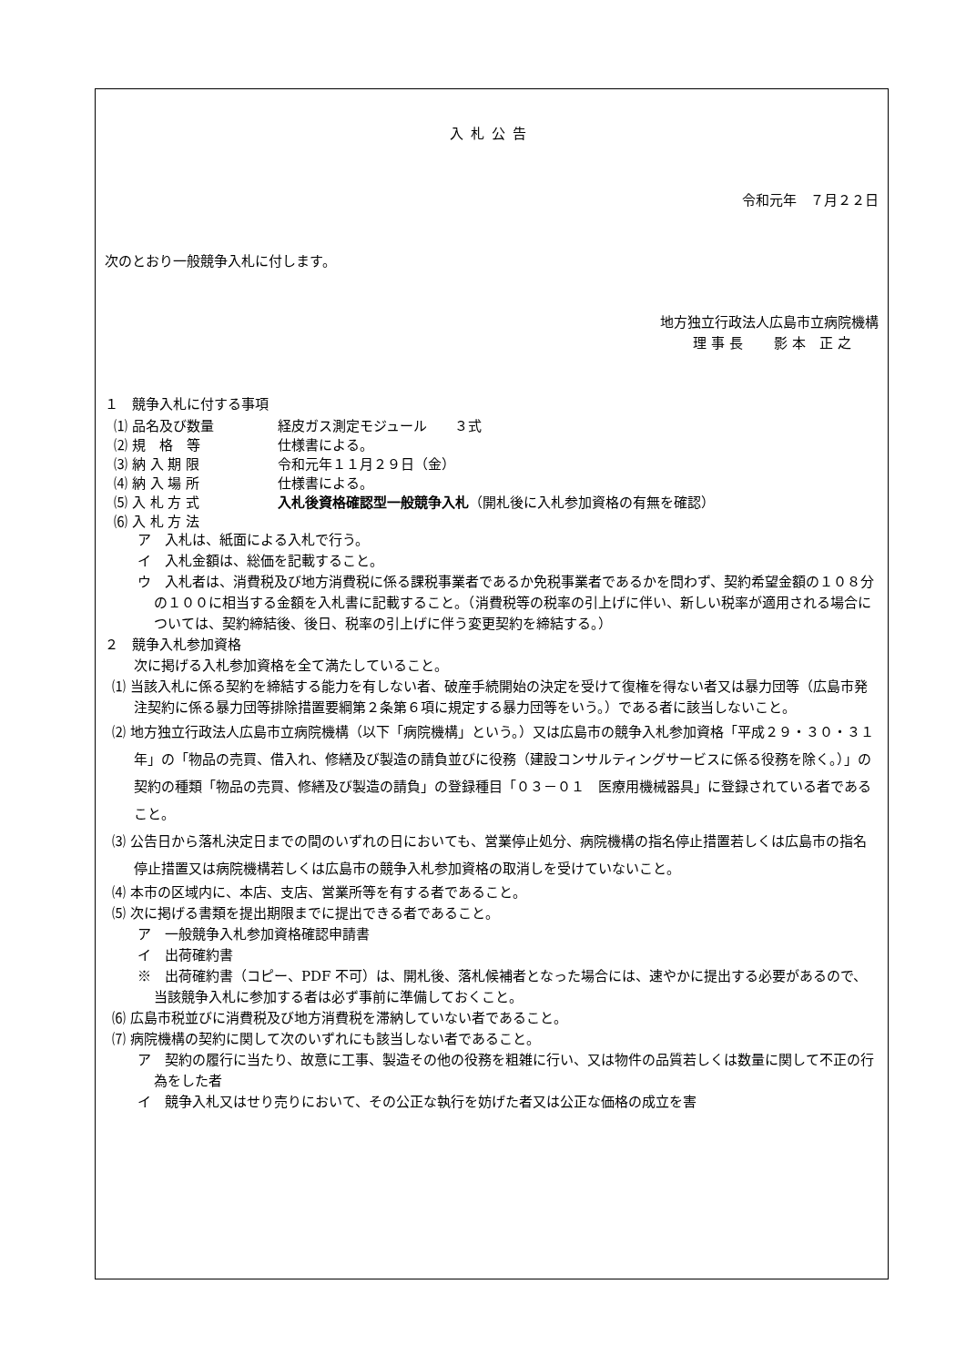入札公告
令和元年　７月２２日
次のとおり一般競争入札に付します。
地方独立行政法人広島市立病院機構
理 事 長　　 影 本　正 之
１　競争入札に付する事項
⑴ 品名及び数量 経皮ガス測定モジュール　　３式
⑵ 規　格　等 仕様書による。
⑶ 納 入 期 限 令和元年１１月２９日（金）
⑷ 納 入 場 所 仕様書による。
⑸ 入 札 方 式 入札後資格確認型一般競争入札（開札後に入札参加資格の有無を確認）
⑹ 入 札 方 法
ア　入札は、紙面による入札で行う。
イ　入札金額は、総価を記載すること。
ウ　入札者は、消費税及び地方消費税に係る課税事業者であるか免税事業者であるかを問わず、契約希望金額の１０８分の１００に相当する金額を入札書に記載すること。（消費税等の税率の引上げに伴い、新しい税率が適用される場合については、契約締結後、後日、税率の引上げに伴う変更契約を締結する。）
２　競争入札参加資格
次に掲げる入札参加資格を全て満たしていること。
⑴ 当該入札に係る契約を締結する能力を有しない者、破産手続開始の決定を受けて復権を得ない者又は暴力団等（広島市発注契約に係る暴力団等排除措置要綱第２条第６項に規定する暴力団等をいう。）である者に該当しないこと。
⑵ 地方独立行政法人広島市立病院機構（以下「病院機構」という。）又は広島市の競争入札参加資格「平成２９・３０・３１年」の「物品の売買、借入れ、修繕及び製造の請負並びに役務（建設コンサルティングサービスに係る役務を除く。）」の契約の種類「物品の売買、修繕及び製造の請負」の登録種目「０３－０１　医療用機械器具」に登録されている者であること。
⑶ 公告日から落札決定日までの間のいずれの日においても、営業停止処分、病院機構の指名停止措置若しくは広島市の指名停止措置又は病院機構若しくは広島市の競争入札参加資格の取消しを受けていないこと。
⑷ 本市の区域内に、本店、支店、営業所等を有する者であること。
⑸ 次に掲げる書類を提出期限までに提出できる者であること。
ア　一般競争入札参加資格確認申請書
イ　出荷確約書
※　出荷確約書（コピー、PDF 不可）は、開札後、落札候補者となった場合には、速やかに提出する必要があるので、当該競争入札に参加する者は必ず事前に準備しておくこと。
⑹ 広島市税並びに消費税及び地方消費税を滞納していない者であること。
⑺ 病院機構の契約に関して次のいずれにも該当しない者であること。
ア　契約の履行に当たり、故意に工事、製造その他の役務を粗雑に行い、又は物件の品質若しくは数量に関して不正の行為をした者
イ　競争入札又はせり売りにおいて、その公正な執行を妨げた者又は公正な価格の成立を害